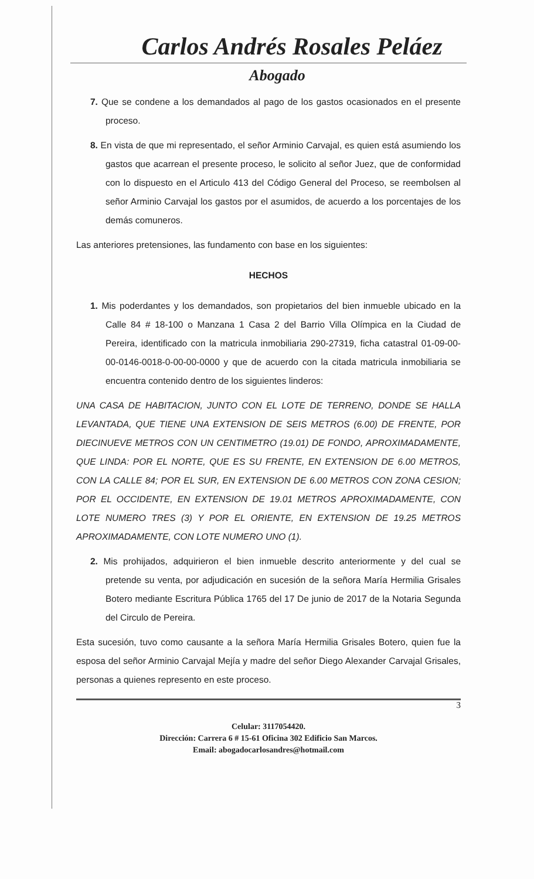Carlos Andrés Rosales Peláez
Abogado
7. Que se condene a los demandados al pago de los gastos ocasionados en el presente proceso.
8. En vista de que mi representado, el señor Arminio Carvajal, es quien está asumiendo los gastos que acarrean el presente proceso, le solicito al señor Juez, que de conformidad con lo dispuesto en el Articulo 413 del Código General del Proceso, se reembolsen al señor Arminio Carvajal los gastos por el asumidos, de acuerdo a los porcentajes de los demás comuneros.
Las anteriores pretensiones, las fundamento con base en los siguientes:
HECHOS
1. Mis poderdantes y los demandados, son propietarios del bien inmueble ubicado en la Calle 84 # 18-100 o Manzana 1 Casa 2 del Barrio Villa Olímpica en la Ciudad de Pereira, identificado con la matricula inmobiliaria 290-27319, ficha catastral 01-09-00-00-0146-0018-0-00-00-0000 y que de acuerdo con la citada matricula inmobiliaria se encuentra contenido dentro de los siguientes linderos:
UNA CASA DE HABITACION, JUNTO CON EL LOTE DE TERRENO, DONDE SE HALLA LEVANTADA, QUE TIENE UNA EXTENSION DE SEIS METROS (6.00) DE FRENTE, POR DIECINUEVE METROS CON UN CENTIMETRO (19.01) DE FONDO, APROXIMADAMENTE, QUE LINDA: POR EL NORTE, QUE ES SU FRENTE, EN EXTENSION DE 6.00 METROS, CON LA CALLE 84; POR EL SUR, EN EXTENSION DE 6.00 METROS CON ZONA CESION; POR EL OCCIDENTE, EN EXTENSION DE 19.01 METROS APROXIMADAMENTE, CON LOTE NUMERO TRES (3) Y POR EL ORIENTE, EN EXTENSION DE 19.25 METROS APROXIMADAMENTE, CON LOTE NUMERO UNO (1).
2. Mis prohijados, adquirieron el bien inmueble descrito anteriormente y del cual se pretende su venta, por adjudicación en sucesión de la señora María Hermilia Grisales Botero mediante Escritura Pública 1765 del 17 De junio de 2017 de la Notaria Segunda del Circulo de Pereira.
Esta sucesión, tuvo como causante a la señora María Hermilia Grisales Botero, quien fue la esposa del señor Arminio Carvajal Mejía y madre del señor Diego Alexander Carvajal Grisales, personas a quienes represento en este proceso.
3
Celular: 3117054420.
Dirección: Carrera 6 # 15-61 Oficina 302 Edificio San Marcos.
Email: abogadocarlosandres@hotmail.com